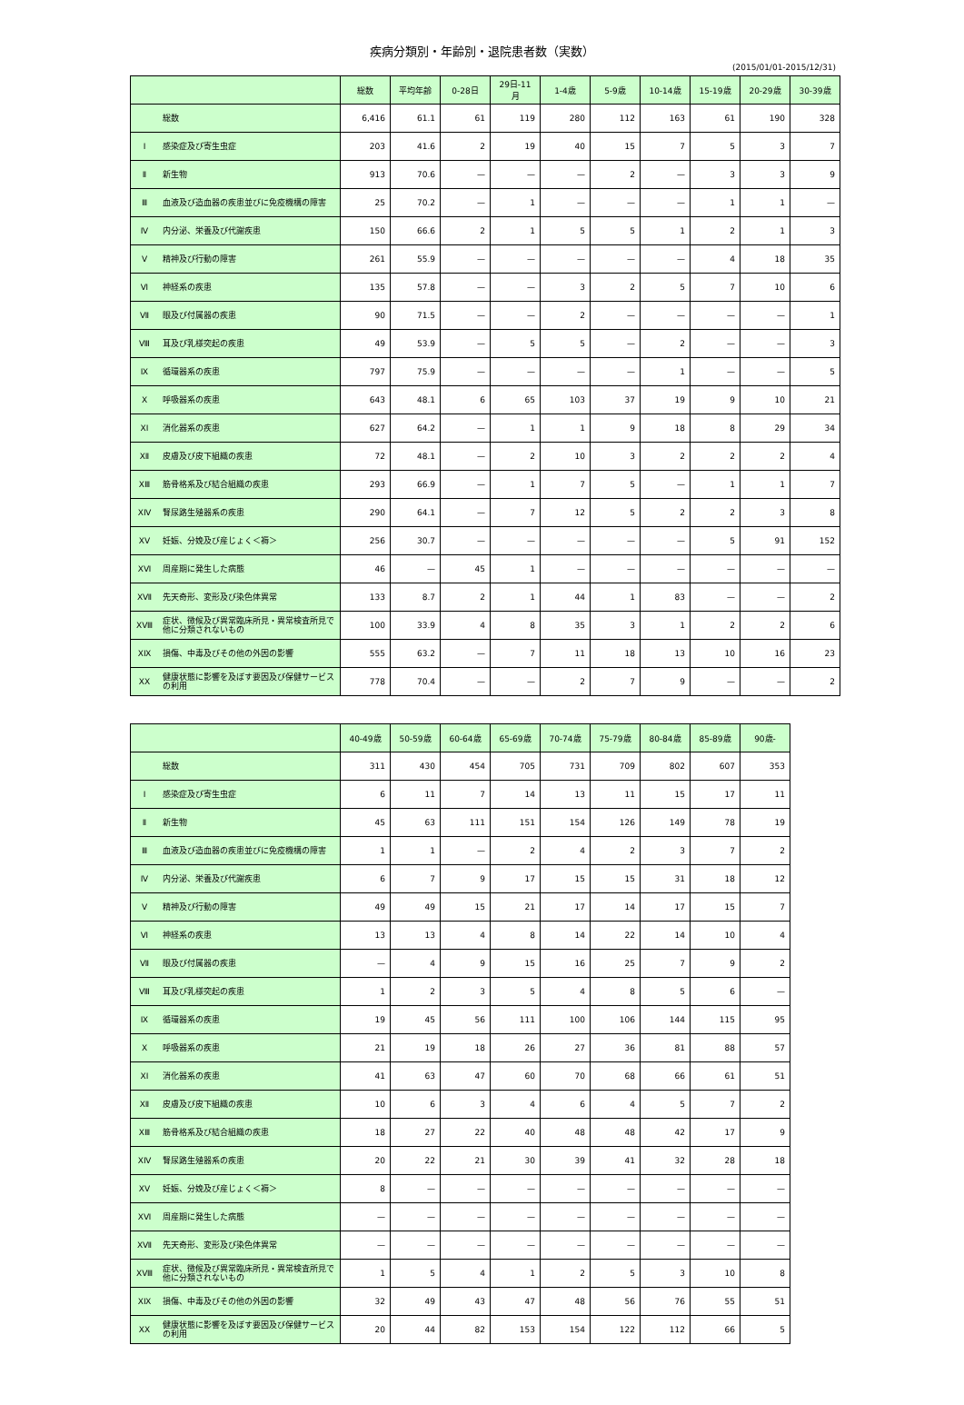疾病分類別・年齢別・退院患者数（実数）
(2015/01/01-2015/12/31)
| | | 総数 | 平均年齢 | 0-28日 | 29日-11月 | 1-4歳 | 5-9歳 | 10-14歳 | 15-19歳 | 20-29歳 | 30-39歳 |
| --- | --- | --- | --- | --- | --- | --- | --- | --- | --- | --- | --- |
| | 総数 | 6,416 | 61.1 | 61 | 119 | 280 | 112 | 163 | 61 | 190 | 328 |
| Ⅰ | 感染症及び寄生虫症 | 203 | 41.6 | 2 | 19 | 40 | 15 | 7 | 5 | 3 | 7 |
| Ⅱ | 新生物 | 913 | 70.6 | — | — | — | 2 | — | 3 | 3 | 9 |
| Ⅲ | 血液及び造血器の疾患並びに免疫機構の障害 | 25 | 70.2 | — | 1 | — | — | — | 1 | 1 | — |
| Ⅳ | 内分泌、栄養及び代謝疾患 | 150 | 66.6 | 2 | 1 | 5 | 5 | 1 | 2 | 1 | 3 |
| Ⅴ | 精神及び行動の障害 | 261 | 55.9 | — | — | — | — | — | 4 | 18 | 35 |
| Ⅵ | 神経系の疾患 | 135 | 57.8 | — | — | 3 | 2 | 5 | 7 | 10 | 6 |
| Ⅶ | 眼及び付属器の疾患 | 90 | 71.5 | — | — | 2 | — | — | — | — | 1 |
| Ⅷ | 耳及び乳様突起の疾患 | 49 | 53.9 | — | 5 | 5 | — | 2 | — | — | 3 |
| Ⅸ | 循環器系の疾患 | 797 | 75.9 | — | — | — | — | 1 | — | — | 5 |
| Ⅹ | 呼吸器系の疾患 | 643 | 48.1 | 6 | 65 | 103 | 37 | 19 | 9 | 10 | 21 |
| ⅩⅠ | 消化器系の疾患 | 627 | 64.2 | — | 1 | 1 | 9 | 18 | 8 | 29 | 34 |
| ⅩⅡ | 皮膚及び皮下組織の疾患 | 72 | 48.1 | — | 2 | 10 | 3 | 2 | 2 | 2 | 4 |
| ⅩⅢ | 筋骨格系及び結合組織の疾患 | 293 | 66.9 | — | 1 | 7 | 5 | — | 1 | 1 | 7 |
| ⅩⅣ | 腎尿路生殖器系の疾患 | 290 | 64.1 | — | 7 | 12 | 5 | 2 | 2 | 3 | 8 |
| ⅩⅤ | 妊娠、分娩及び産じょく＜褥＞ | 256 | 30.7 | — | — | — | — | — | 5 | 91 | 152 |
| ⅩⅥ | 周産期に発生した病態 | 46 | — | 45 | 1 | — | — | — | — | — | — |
| ⅩⅦ | 先天奇形、変形及び染色体異常 | 133 | 8.7 | 2 | 1 | 44 | 1 | 83 | — | — | 2 |
| ⅩⅧ | 症状、徴候及び異常臨床所見・異常検査所見で他に分類されないもの | 100 | 33.9 | 4 | 8 | 35 | 3 | 1 | 2 | 2 | 6 |
| ⅩⅨ | 損傷、中毒及びその他の外因の影響 | 555 | 63.2 | — | 7 | 11 | 18 | 13 | 10 | 16 | 23 |
| ⅩⅩ | 健康状態に影響を及ぼす要因及び保健サービスの利用 | 778 | 70.4 | — | — | 2 | 7 | 9 | — | — | 2 |
| | | 40-49歳 | 50-59歳 | 60-64歳 | 65-69歳 | 70-74歳 | 75-79歳 | 80-84歳 | 85-89歳 | 90歳- |
| --- | --- | --- | --- | --- | --- | --- | --- | --- | --- | --- |
| | 総数 | 311 | 430 | 454 | 705 | 731 | 709 | 802 | 607 | 353 |
| Ⅰ | 感染症及び寄生虫症 | 6 | 11 | 7 | 14 | 13 | 11 | 15 | 17 | 11 |
| Ⅱ | 新生物 | 45 | 63 | 111 | 151 | 154 | 126 | 149 | 78 | 19 |
| Ⅲ | 血液及び造血器の疾患並びに免疫機構の障害 | 1 | 1 | — | 2 | 4 | 2 | 3 | 7 | 2 |
| Ⅳ | 内分泌、栄養及び代謝疾患 | 6 | 7 | 9 | 17 | 15 | 15 | 31 | 18 | 12 |
| Ⅴ | 精神及び行動の障害 | 49 | 49 | 15 | 21 | 17 | 14 | 17 | 15 | 7 |
| Ⅵ | 神経系の疾患 | 13 | 13 | 4 | 8 | 14 | 22 | 14 | 10 | 4 |
| Ⅶ | 眼及び付属器の疾患 | — | 4 | 9 | 15 | 16 | 25 | 7 | 9 | 2 |
| Ⅷ | 耳及び乳様突起の疾患 | 1 | 2 | 3 | 5 | 4 | 8 | 5 | 6 | — |
| Ⅸ | 循環器系の疾患 | 19 | 45 | 56 | 111 | 100 | 106 | 144 | 115 | 95 |
| Ⅹ | 呼吸器系の疾患 | 21 | 19 | 18 | 26 | 27 | 36 | 81 | 88 | 57 |
| ⅩⅠ | 消化器系の疾患 | 41 | 63 | 47 | 60 | 70 | 68 | 66 | 61 | 51 |
| ⅩⅡ | 皮膚及び皮下組織の疾患 | 10 | 6 | 3 | 4 | 6 | 4 | 5 | 7 | 2 |
| ⅩⅢ | 筋骨格系及び結合組織の疾患 | 18 | 27 | 22 | 40 | 48 | 48 | 42 | 17 | 9 |
| ⅩⅣ | 腎尿路生殖器系の疾患 | 20 | 22 | 21 | 30 | 39 | 41 | 32 | 28 | 18 |
| ⅩⅤ | 妊娠、分娩及び産じょく＜褥＞ | 8 | — | — | — | — | — | — | — | — |
| ⅩⅥ | 周産期に発生した病態 | — | — | — | — | — | — | — | — | — |
| ⅩⅦ | 先天奇形、変形及び染色体異常 | — | — | — | — | — | — | — | — | — |
| ⅩⅧ | 症状、徴候及び異常臨床所見・異常検査所見で他に分類されないもの | 1 | 5 | 4 | 1 | 2 | 5 | 3 | 10 | 8 |
| ⅩⅨ | 損傷、中毒及びその他の外因の影響 | 32 | 49 | 43 | 47 | 48 | 56 | 76 | 55 | 51 |
| ⅩⅩ | 健康状態に影響を及ぼす要因及び保健サービスの利用 | 20 | 44 | 82 | 153 | 154 | 122 | 112 | 66 | 5 |